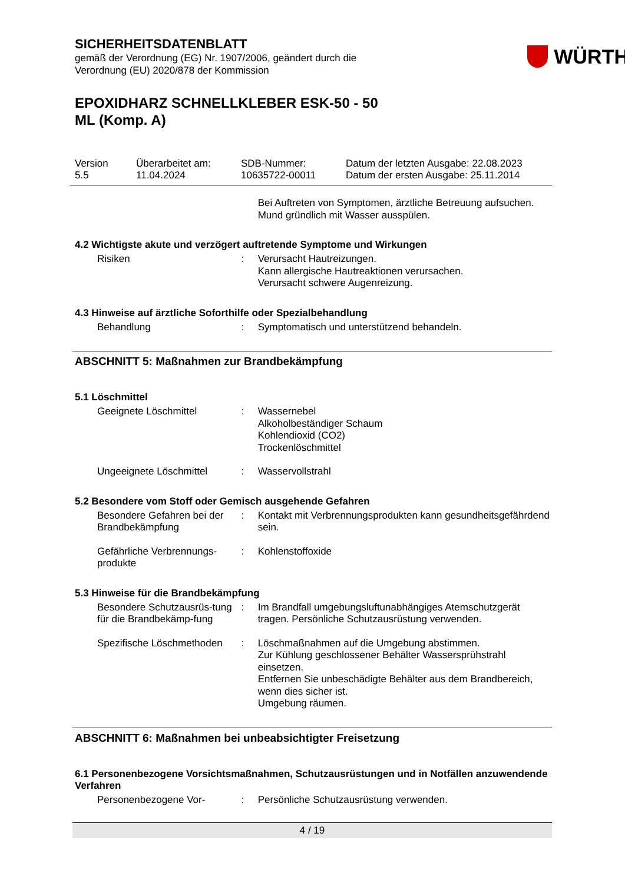SICHERHEITSDATENBLATT
gemäß der Verordnung (EG) Nr. 1907/2006, geändert durch die
Verordnung (EU) 2020/878 der Kommission
WÜRTH
EPOXIDHARZ SCHNELLKLEBER ESK-50 - 50
ML (Komp. A)
Version
5.5
Überarbeitet am:
11.04.2024
SDB-Nummer:
10635722-00011
Datum der letzten Ausgabe: 22.08.2023
Datum der ersten Ausgabe: 25.11.2014
Bei Auftreten von Symptomen, ärztliche Betreuung aufsuchen.
Mund gründlich mit Wasser ausspülen.
4.2 Wichtigste akute und verzögert auftretende Symptome und Wirkungen
Risiken : Verursacht Hautreizungen.
Kann allergische Hautreaktionen verursachen.
Verursacht schwere Augenreizung.
4.3 Hinweise auf ärztliche Soforthilfe oder Spezialbehandlung
Behandlung : Symptomatisch und unterstützend behandeln.
ABSCHNITT 5: Maßnahmen zur Brandbekämpfung
5.1 Löschmittel
Geeignete Löschmittel : Wassernebel
Alkoholbeständiger Schaum
Kohlendioxid (CO2)
Trockenlöschmittel
Ungeeignete Löschmittel : Wasservollstrahl
5.2 Besondere vom Stoff oder Gemisch ausgehende Gefahren
Besondere Gefahren bei der Brandbekämpfung
: Kontakt mit Verbrennungsprodukten kann gesundheitsgefährdend sein.
Gefährliche Verbrennungs-produkte
: Kohlenstoffoxide
5.3 Hinweise für die Brandbekämpfung
Besondere Schutzausrüs-tung für die Brandbekämp-fung
: Im Brandfall umgebungsluftunabhängiges Atemschutzgerät tragen. Persönliche Schutzausrüstung verwenden.
Spezifische Löschmethoden
: Löschmaßnahmen auf die Umgebung abstimmen.
Zur Kühlung geschlossener Behälter Wassersprühstrahl einsetzen.
Entfernen Sie unbeschädigte Behälter aus dem Brandbereich, wenn dies sicher ist.
Umgebung räumen.
ABSCHNITT 6: Maßnahmen bei unbeabsichtigter Freisetzung
6.1 Personenbezogene Vorsichtsmaßnahmen, Schutzausrüstungen und in Notfällen anzuwendende Verfahren
Personenbezogene Vor- : Persönliche Schutzausrüstung verwenden.
4 / 19